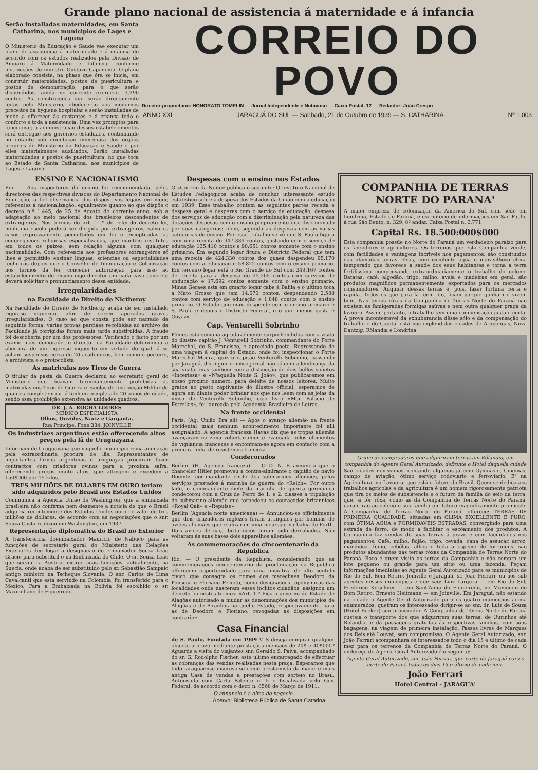Grande plano nacional de assistencia á maternidade e á infancia
Serão installadas maternidades, em Santa Catharina, nos municipios de Lages e Laguna
O Ministerio da Educação e Saude vae executar um plano de assistencia á maternidade e á infancia de accordo com os estudos realizados pela Divisão de Amparo á Maternidade e Infancia, conforme instrucções do ministro Gustavo Capanema. O plano elaborado consiste, na phase que óra se inicia, em construir maternidades, postos de puericultura e postos de demonstração, para o que serão dispendidos, ainda no corrente exercicio, 3.290 contos. As construcções que serão directamente feitas pelo Ministerio, obedecerão aos modernos preceitos da hygiene hospitalar e serão installadas de modo a offerecer ás gestantes e á criança todo o conforto e toda a assistencia. Uma vez promptos para funccionar, a administração desses estabelecimentos será entregue aos governos estaduaes, continuando no entanto sob orientação immediata dos orgãos proprios do Ministerio da Educação e Saude e por elles materialmente auxiliados. Serão installadas maternidades e postos de puericultura, no que toca ao Estado de Santa Catharina, nos municipios de Lages e Laguna.
CORREIO DO POVO
Director-proprietario: HONORATO TOMELIN — Jornal Independente e Noticioso — Caixa Postal, 12 — Redactor: João Crespo
ANNO XXI JARAGUÁ DO SUL — Sabbado, 21 de Outubro de 1939 — S. CATHARINA Nº 1.003
ENSINO E NACIONALISMO
Rio. — Aos inspectores do ensino foi recommendada, pelos directores das respectivas divisões do Departamento Nacional de Educação, a fiel observancia dos dispositivos legaes em vigor, referentes á nacionalização, egualmente quanto ao que dispõe o decreto n.º 1.445, de 25 de Agosto do corrente anno, sob a adaptação ao meio nacional dos brasileiros descendentes de extrangeiros. Nos termos do art. 11.º do referido decreto lei, nenhuma escola poderá ser dirigida por extrangeiros, salvo os casos expressamente permittidos em lei e exceptuadas as congregações religiosas especializadas, que mantêm institutos em todos os paizes, sem relação alguma com qualquer nacionalidade. Com referencia aos professores extrangeiros só lhes é permittido ensinar linguas, sciencias ou especialidades technicas depois que o Conselho de Immigração e Colonização nos termos da lei, conceder autorização para isso ao estabelecimento de ensino cujo director em cada caso concreto deverá solicitar o pronunciamento dessa entidade.
Irregularidades
na Faculdade de Direito de Nictheroy
Na Faculdade de Direito de Nictheroy acaba de ser installado rigoroso inquerito, afim de serem apuradas graves irregularidades. O caso ao que consta póde ser narrado da seguinte forma: varias provas parciaes recolhidas ao archivo da Faculdade já corrigidas foram mais tarde substituidas. A fraude foi descoberta por um dos professores. Verificado o facto por um exame mais demorado, o director da Faculdade determinou a abertura de um rigoroso inquerito em virtude do qual já se acham suspensos cerca de 20 academicos, bem como o porteiro, o archivista e o protocolista.
As matriculas nos Tiros de Guerra
O titular da pasta da Guerra declarou ao secretario geral do Ministerio que ficavam terminantemente prohibidas as matriculas nos Tiros de Guerra e escolas de Instrucção Militar de quantos completem ou já tenham completado 20 annos de edade, sendo essa prohibição extensiva ás unidades quadros.
DR. J. A. ROCHA LOURES
MEDICO ESPECIALISTA
Olhos, Ouvidos, Nariz e Garganta.
Rua Principe. Fone 334. JOINVILLE
Os industriaes argentinos estão offerecendo altos preços pela lã de Uruguayana
Informam de Uruguayana que naquelle municipio reina animação pela extraordinaria procura de lãs. Representantes de importantes firmas argentinas e uruguayas procuram fazer contractos com criadores ovinos para a proxima safra, offerecendo preços muito altos, que attingem e excedem a 150$000 por 15 kilos.
TRES MILHÕES DE DLLARES EM OURO teriam sido adquiridos peto Brasil aos Estados Unidos
Communica a Agencia União de Washington, que a embaixada brasileira não confirma nem desmente a noticia de que o Brasil adquiria recentemente dos Estados Unidos ouro no valor de tres milhões de dollares, de accordo com as negociações que o snr. Souza Costa realizou em Washington, em 1937.
Representação diplomatica do Brasil no Exterior
A transferencia doembaixador Mauricio de Nabuco para as funcções de secretario geral do Ministerio das Relações Exteriores deu logar a designação do embaixador Souza Leão Gracie para substituil-o na Embaixada do Chile. O sr. Souza Leão que serviu na Austria, exerce suas funcções, actualmente, na Suecia, onde acaba de ser substituido pelo sr. Sebastião Sampaio antigo ministro na Tscheque Slovania. O snr. Carlos de Lima Cavalcanti que está servindo na Colombia, foi transferido para o Mexico. Para a Embaixada na Bolivia foi escolhido o sr. Maximiliano de Figueiredo.
Despesas com o ensino nos Estados
O «Correio da Noite» publica o seguinte: O Instituto Nacional de Estudos Pedagogicos acaba de concluir interessante estudo estatistico sobre a despesa dos Estados da União com a educação em 1939. Esse trabalho contem as seguintes partes receita e despeza geral e despezas com o serviço de educação; despesa dos serviços de educação com a discriminação pela natureza das dotações despesas com o ensino propriamente dito discriminado por suas categorias; idem, segunda as despesas com as varias categorias de ensino. Por esse trabalho se vê que S. Paulo figura com uma receita de 947.339 contos, gastando com o serviço de educação 135.410 contos e 90.651 contos somente com o ensino primario. Em segundo logar ficura o Districto Federal que tem uma receita de 424.330 contos dos quaes despendeu 95.170 contos com a educação e 58.822 contos com o ensino primario. Em terceiro logar está o Rio Grande do Sul com 349.167 contos de receita para a despesa de 25.205 contos com serviços de enducação e 17.692 contos somente com o ensino primario. Minas Geraes esta em qmarto logar cabe á Bahia e o ultimo toca a Mato Grosso que tem 14.670 contos, despendendo 2.588 contos com serviço de educação e 1.848 contos com o ensino primario. O Estado que mais despende com o ensino primario é S. Paulo e depois o Districto Federal, e o que menos gasta é Goyaz».
Cap. Venturelli Sobrinho
Fômos esta semana agradavelmente surprehendidos com a visita do illustre capitão J. Venturelli Sobrinho, commandante do Forte Marechal, do S. Francisco, e apreciado poeta. Regressando de uma viagem á capital do Estado, onde foi inspeccionar o Forte Marechal Moura, quiz o capitão Venturelli Sobrinho, passando por Jaraguá, distinguir o nosso jornal não só com a lembrança da sua visita, mas tambem com a distincção de dois bellos sonetos «Incertesa» e «N'aquella Noite S. João», que publicaremos em nosso proximo numero, para deleite de nossos leitores. Muito gratos ao gesto captivante do illustre official, esperamos de agorá em diante poder brindar aos que nos leem com as joias da musa de Venturelli Sobrinho, cujo livro «Meu Palacio de Estrellas», foi laureada pela Academia Brasileira de Letras.
Na frente occidental
Paris. (Ag. União Bra sil) — Após o avanço allemão na frente occidental mais nenhum acontecimento importante foi alli assignalado. A agencia franceza Havas diz que as tropas allemãs avançaram na zona voluntariamente evacuada pelos elementos de vigilancia francezes e encontram-se agora em contacto com a primeira linha de resistencia franceza.
Condecorados
Berlim. (H. Agencia franceza) — O D. N. B annuncia que o chanceler Hitler promoveu a contra-almirante o capitão de navio Doenitz, commandante chefe dos submarinos allemães, pelos serviços prestados á marinha de guerra do «Reich». Por outro lado, o commandante-chefe da marinha de guerra germanica condecorou com a Cruz de Ferro de 1. e 2. classes a tripulação do submarino allemão que torpedeou os couraçados britannicos «Royal Oak» e «Repulse».
Berlim (Agencia norte americana) — Annunciou-se officialmente que dois cruzadores inglezes foram attingidos por bombas de aviões allemães que realizaram uma incursão, na bahia de Forth. Dois aviões de caça britannicos teriam sido derrubados. Não voltaram ás suas bases dois apparelhos allemães.
As commemorações do cincoentenario da Republica
Rio. — O presidente da Republica, considerando que as commemorações cincoentenario da proclamação da Republica offerecem opportunidade para uma iniciativa de alto sentido civico que consagra os nomes dos marechaes Deodoro da Fonseca e Floriano Peixoto, como designações toponymicas das localidades onde nasceram esses inclitos cidadãos, assignou um decreto lei nestes termos: «Art. 1.º Fica o governo do Estado de Alagôas autorisado a mudar as denominações dos municipios de Alagôas e de Piranhas na quelle Estado, respectivamente, para as de Deodoro e Floriano, revogadas as disposições em contrario».
Casa Financial
de S. Paulo. Fundada em 1909 V. S deseja comprar qualquer objecto a prazo mediante prestações mensaes de 20$ e 40$000? Aguarde a visita do viajantes snr. Geraldo S. Paiva, acompanhado do sr. G. Rodolpho Fischer, este ultimo encarregado de effectuar as cobranças das vendas realisadas nesta praça. Esperamos que todo jaraguaense inscreva-se como prestamista da maior e mais antiga Casa de vendas a prestações com sorteio no Brasil. Autorisada com Carta Patente n. 5 e fiscalisada pelo Gov. Federal, de accordo com o decr. n. 8568 de Março de 1911.
O annuncio é a alma do negocio
COMPANHIA DE TERRAS NORTE DO PARANA'
A maior empreza de colonização da America do Sul, com séde em Londrina, Estado do Paraná, e escriptorio de informações em São Paulo, á rua São Bento, n. 329, 8º andar, Caixa Postal n. 2.771
Capital Rs. 18.500:000$000
Esta companhia possúe no Norte do Paraná um verdadeiro paraizo para os lavradores e agricultores. Os terrenos que esta Companhia vende, com facilidades e vantagens incriveis nos pagamentos, são consituidos das afamadas terras rôxas, com excelente agua e maravilhoso clima temperado que favorece a saúde dos seus habitantes e torna a terra fertilissima compensando extraordinariamente o trabalho do colono. Batatas, café, algodão, trigo, milho, aveia e madeiras em geral, são produtos magnificos permanentemente exportados para os mercados consumidores. Adquirir dessas terras é, pois, fazer fortuna certa e rapida. Todos os que para lá teem ido, ficam porque ganham e vivem bem. Nas terras rôxas da Companhia de Terras Norte do Paraná não existem as famigeradas formigas saúvas e nem outra qualquer praga da lavoura. Assim, portanto, o trabalho tem uma compensação justa e certa. A prova incontestavel da exhuberancia dêsse sólo e da compensação do trabalho e do Capital está nas explendidas cidades de Arapongas, Nova Dantzig, Rôlandia e Londrina.
Grupo de compradores que adquiriram terras em Rôlandia, em companhia do Agente Geral Autorizado, defronte o Hotel daquella cidade
São cidades novissimas, contando algumas já com Gymnasio, Cinemas, campo de aviação, ótimo serviço rodoviario e ferroviario. E' na Agricultura, na Lavoura, que está o futuro do Brasil. Quem se dedica aos trabalhos agricolas e da agricultura é um homem rigorosamente patriota que tira os meios de subsistencia e o futuro da familia do seio da terra, que, si fôr rôxa, como as da Companhia de Terras Norte do Paraná, garantirão ao colono e sua familia um futuro magnificamente promissôr. A Companhia de Terras Norte do Paraná, offerece: TERRAS DE PRIMEIRA QUALIDADE, situadas em CLIMA EXCELLENTE E PURO, com ÓTIMA AGUA e FORMIDAVEIS ESTRADAS, convergindo para uma estrada de ferro, de modo a facilitar o escôamento dos produtos. A Companhia faz vendas de suas terras á prazo e com facilidades nos pagamentos. Café, milho, feijão, trigo, cevada, cana de assucar, arroz, mandióca, fumo, cebôlas, alhos e toda a especie de forragens, são produtos abundantes nas terras rôxas da Companhia de Terras Norte do Paraná. Raro é quem visita as terras da Companhia e não compra um lote pequeno ou grande para um sitio ou uma fazenda. Peçam informações imediatas ao Agente Geral Autorizado para os municipios de Rio do Sul, Bom Retiro, Joinville e Jaraguá, sr. João Ferrari, ou aos sub agentes nesses municipios e que são: Luiz Largura — em Rio do Sul; Frederico Kirschner — em Sant'Anna do Figueiredo, no Municipio de Bom Retiro; Ernesto Heitmann — em Joinville. Em Jaraguá, não estando na cidade o Agente Geral Autorizado para os quatro municipios acima enumerados, queiram os interessados dirigir-se ao snr. dr. Luiz de Souza (Hotel Becker) seu procurador. A Companhia de Terras Norte do Paraná custeia o transporte dos que adquirirem suas terras, de Ourinhos até Rolandia, e dá passagens gratuitas ás respectivas familias, com suas bagagens, na viagem de primeira instalação. Passes livres de Marques dos Reis até Louvat, sem compromisso. O Agente Geral Autorizado, snr. João Ferrari acompanharà os interessados todo o dia 15 e ultimo de cada mez para os terrenos da Companhia de Terras Norte do Paraná. O endereço do Agente Geral Autorizado é o seguinte:
Agente Geral Autorizado, snr. João Ferrari, que parte de Jaraguá para o norte do Paraná todos os dias 15 e último de cada mez.
João Ferrari
Hotel Central - JARAGUA'
Acervo: Biblioteca Pública de Santa Catarina